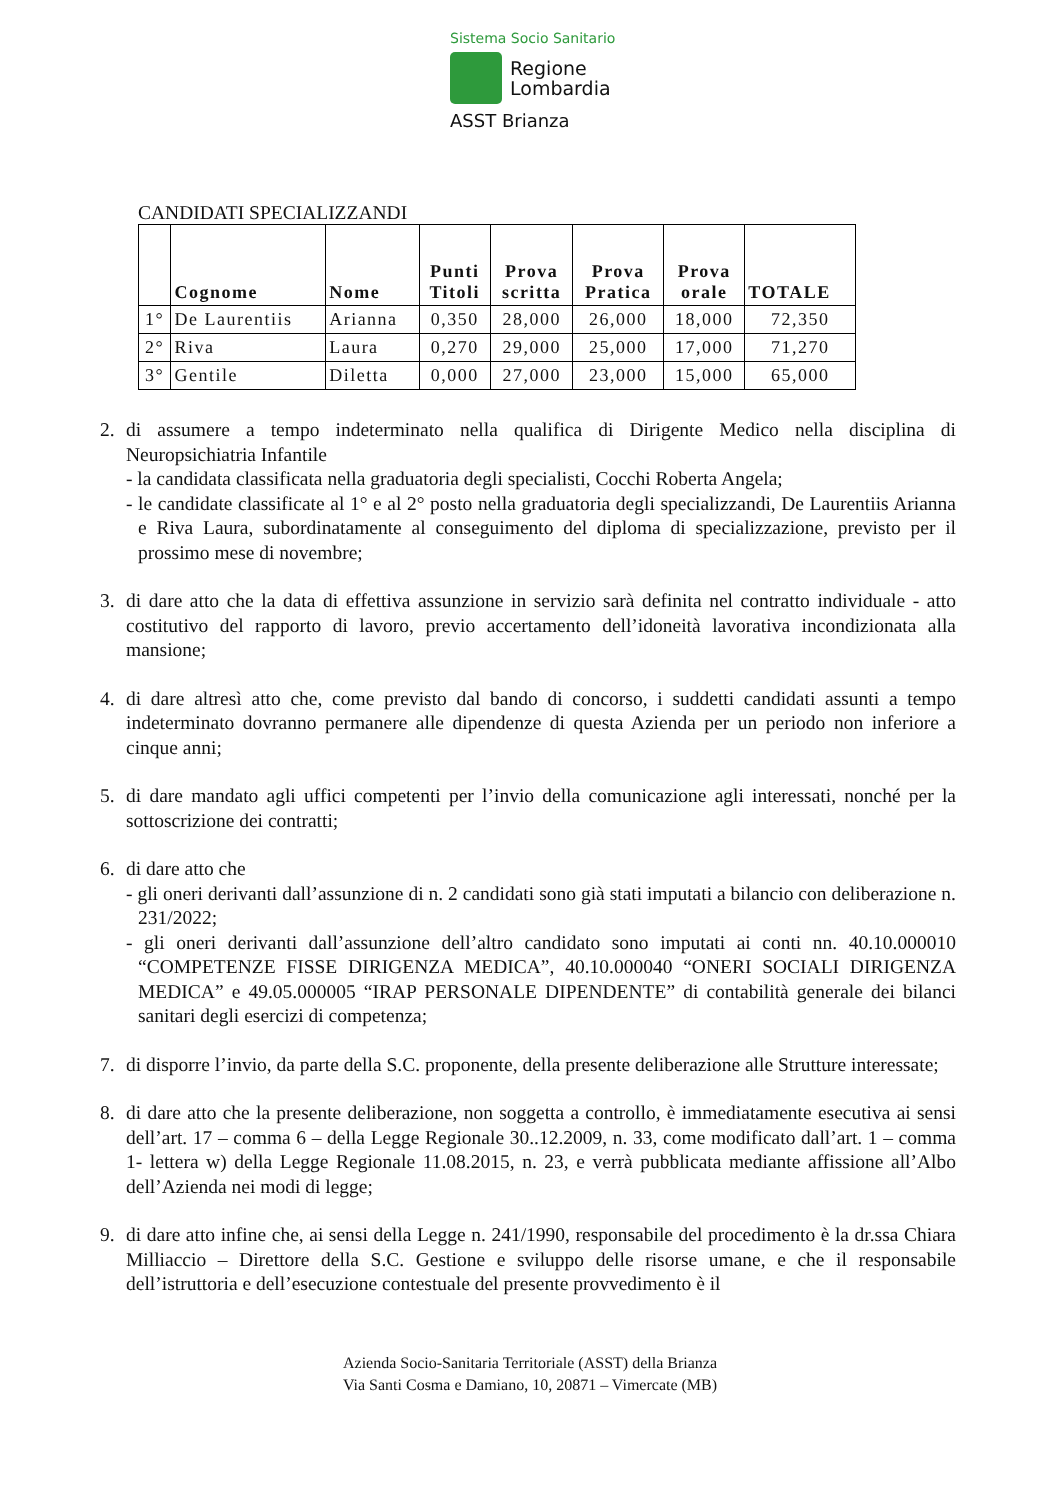Sistema Socio Sanitario
Regione
Lombardia
ASST Brianza
CANDIDATI SPECIALIZZANDI
| | Cognome | Nome | Punti Titoli | Prova scritta | Prova Pratica | Prova orale | TOTALE |
| --- | --- | --- | --- | --- | --- | --- | --- |
| 1° | De Laurentiis | Arianna | 0,350 | 28,000 | 26,000 | 18,000 | 72,350 |
| 2° | Riva | Laura | 0,270 | 29,000 | 25,000 | 17,000 | 71,270 |
| 3° | Gentile | Diletta | 0,000 | 27,000 | 23,000 | 15,000 | 65,000 |
2. di assumere a tempo indeterminato nella qualifica di Dirigente Medico nella disciplina di Neuropsichiatria Infantile
- la candidata classificata nella graduatoria degli specialisti, Cocchi Roberta Angela;
- le candidate classificate al 1° e al 2° posto nella graduatoria degli specializzandi, De Laurentiis Arianna e Riva Laura, subordinatamente al conseguimento del diploma di specializzazione, previsto per il prossimo mese di novembre;
3. di dare atto che la data di effettiva assunzione in servizio sarà definita nel contratto individuale - atto costitutivo del rapporto di lavoro, previo accertamento dell’idoneità lavorativa incondizionata alla mansione;
4. di dare altresì atto che, come previsto dal bando di concorso, i suddetti candidati assunti a tempo indeterminato dovranno permanere alle dipendenze di questa Azienda per un periodo non inferiore a cinque anni;
5. di dare mandato agli uffici competenti per l’invio della comunicazione agli interessati, nonché per la sottoscrizione dei contratti;
6. di dare atto che
- gli oneri derivanti dall’assunzione di n. 2 candidati sono già stati imputati a bilancio con deliberazione n. 231/2022;
- gli oneri derivanti dall’assunzione dell’altro candidato sono imputati ai conti nn. 40.10.000010 “COMPETENZE FISSE DIRIGENZA MEDICA”, 40.10.000040 “ONERI SOCIALI DIRIGENZA MEDICA” e 49.05.000005 “IRAP PERSONALE DIPENDENTE” di contabilità generale dei bilanci sanitari degli esercizi di competenza;
7. di disporre l’invio, da parte della S.C. proponente, della presente deliberazione alle Strutture interessate;
8. di dare atto che la presente deliberazione, non soggetta a controllo, è immediatamente esecutiva ai sensi dell’art. 17 – comma 6 – della Legge Regionale 30..12.2009, n. 33, come modificato dall’art. 1 – comma 1- lettera w) della Legge Regionale 11.08.2015, n. 23, e verrà pubblicata mediante affissione all’Albo dell’Azienda nei modi di legge;
9. di dare atto infine che, ai sensi della Legge n. 241/1990, responsabile del procedimento è la dr.ssa Chiara Milliaccio – Direttore della S.C. Gestione e sviluppo delle risorse umane, e che il responsabile dell’istruttoria e dell’esecuzione contestuale del presente provvedimento è il
Azienda Socio-Sanitaria Territoriale (ASST) della Brianza
Via Santi Cosma e Damiano, 10, 20871 – Vimercate (MB)